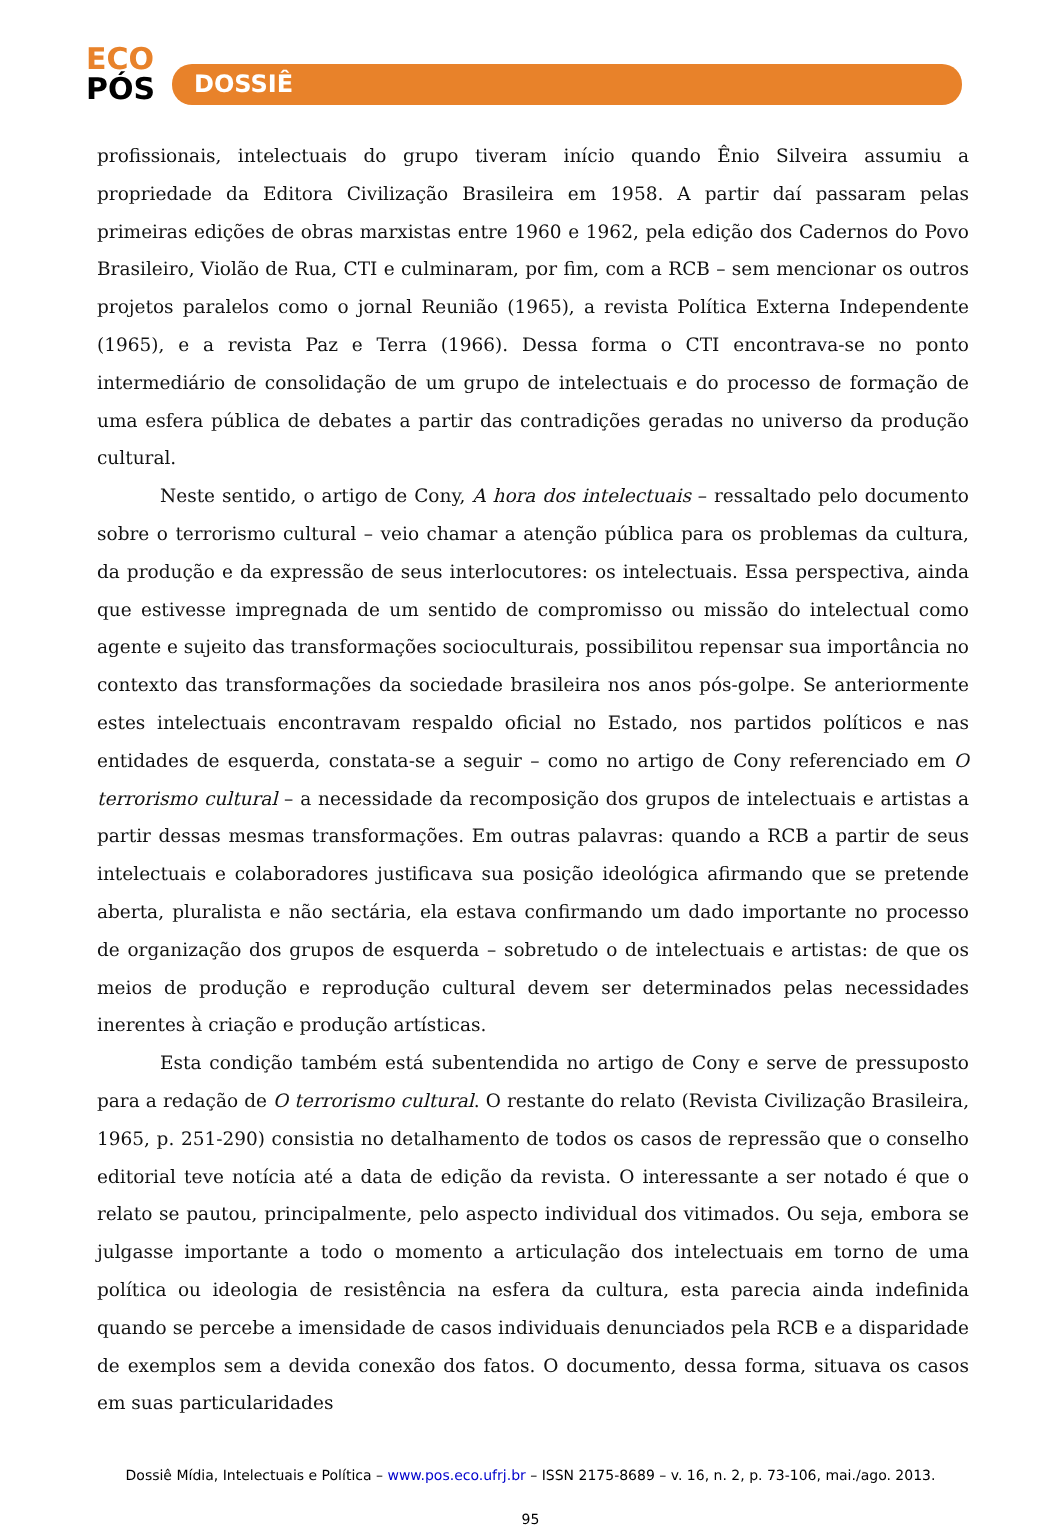ECO
PÓS
DOSSIÊ
profissionais, intelectuais do grupo tiveram início quando Ênio Silveira assumiu a propriedade da Editora Civilização Brasileira em 1958. A partir daí passaram pelas primeiras edições de obras marxistas entre 1960 e 1962, pela edição dos Cadernos do Povo Brasileiro, Violão de Rua, CTI e culminaram, por fim, com a RCB – sem mencionar os outros projetos paralelos como o jornal Reunião (1965), a revista Política Externa Independente (1965), e a revista Paz e Terra (1966). Dessa forma o CTI encontrava-se no ponto intermediário de consolidação de um grupo de intelectuais e do processo de formação de uma esfera pública de debates a partir das contradições geradas no universo da produção cultural.
Neste sentido, o artigo de Cony, A hora dos intelectuais – ressaltado pelo documento sobre o terrorismo cultural – veio chamar a atenção pública para os problemas da cultura, da produção e da expressão de seus interlocutores: os intelectuais. Essa perspectiva, ainda que estivesse impregnada de um sentido de compromisso ou missão do intelectual como agente e sujeito das transformações socioculturais, possibilitou repensar sua importância no contexto das transformações da sociedade brasileira nos anos pós-golpe. Se anteriormente estes intelectuais encontravam respaldo oficial no Estado, nos partidos políticos e nas entidades de esquerda, constata-se a seguir – como no artigo de Cony referenciado em O terrorismo cultural – a necessidade da recomposição dos grupos de intelectuais e artistas a partir dessas mesmas transformações. Em outras palavras: quando a RCB a partir de seus intelectuais e colaboradores justificava sua posição ideológica afirmando que se pretende aberta, pluralista e não sectária, ela estava confirmando um dado importante no processo de organização dos grupos de esquerda – sobretudo o de intelectuais e artistas: de que os meios de produção e reprodução cultural devem ser determinados pelas necessidades inerentes à criação e produção artísticas.
Esta condição também está subentendida no artigo de Cony e serve de pressuposto para a redação de O terrorismo cultural. O restante do relato (Revista Civilização Brasileira, 1965, p. 251-290) consistia no detalhamento de todos os casos de repressão que o conselho editorial teve notícia até a data de edição da revista. O interessante a ser notado é que o relato se pautou, principalmente, pelo aspecto individual dos vitimados. Ou seja, embora se julgasse importante a todo o momento a articulação dos intelectuais em torno de uma política ou ideologia de resistência na esfera da cultura, esta parecia ainda indefinida quando se percebe a imensidade de casos individuais denunciados pela RCB e a disparidade de exemplos sem a devida conexão dos fatos. O documento, dessa forma, situava os casos em suas particularidades
Dossiê Mídia, Intelectuais e Política – www.pos.eco.ufrj.br – ISSN 2175-8689 – v. 16, n. 2, p. 73-106, mai./ago. 2013.
95